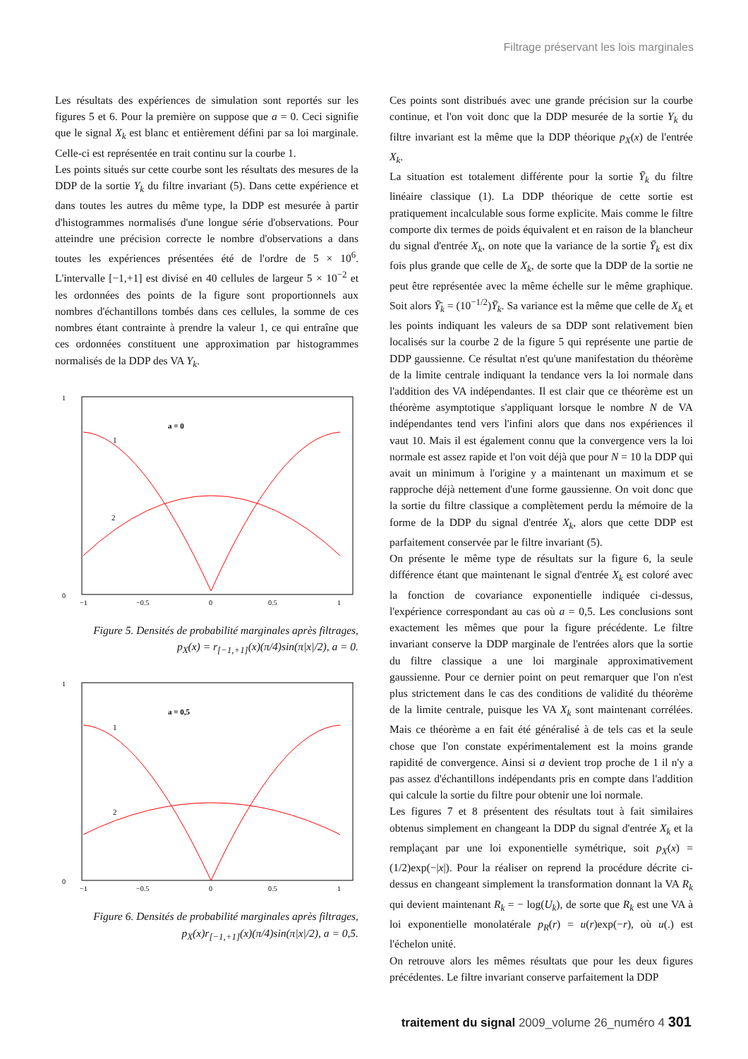Filtrage préservant les lois marginales
Les résultats des expériences de simulation sont reportés sur les figures 5 et 6. Pour la première on suppose que a = 0. Ceci signifie que le signal X<sub>k</sub> est blanc et entièrement défini par sa loi marginale. Celle-ci est représentée en trait continu sur la courbe 1.
Les points situés sur cette courbe sont les résultats des mesures de la DDP de la sortie Y<sub>k</sub> du filtre invariant (5). Dans cette expérience et dans toutes les autres du même type, la DDP est mesurée à partir d'histogrammes normalisés d'une longue série d'observations. Pour atteindre une précision correcte le nombre d'observations a dans toutes les expériences présentées été de l'ordre de 5 × 10<sup>6</sup>. L'intervalle [−1,+1] est divisé en 40 cellules de largeur 5 × 10<sup>−2</sup> et les ordonnées des points de la figure sont proportionnels aux nombres d'échantillons tombés dans ces cellules, la somme de ces nombres étant contrainte à prendre la valeur 1, ce qui entraîne que ces ordonnées constituent une approximation par histogrammes normalisés de la DDP des VA Y<sub>k</sub>.
a = 0
1
2
1
0
−1
−0.5
0
0.5
1
Figure 5. Densités de probabilité marginales après filtrages,
p<sub>X</sub>(x) = r<sub>[−1,+1]</sub>(x)(π/4)sin(π|x|/2), a = 0.
a = 0,5
1
2
1
0
−1
−0.5
0
0.5
1
Figure 6. Densités de probabilité marginales après filtrages,
p<sub>X</sub>(x)r<sub>[−1,+1]</sub>(x)(π/4)sin(π|x|/2), a = 0,5.
Ces points sont distribués avec une grande précision sur la courbe continue, et l'on voit donc que la DDP mesurée de la sortie Y<sub>k</sub> du filtre invariant est la même que la DDP théorique p<sub>X</sub>(x) de l'entrée X<sub>k</sub>.
La situation est totalement différente pour la sortie Ȳ<sub>k</sub> du filtre linéaire classique (1). La DDP théorique de cette sortie est pratiquement incalculable sous forme explicite. Mais comme le filtre comporte dix termes de poids équivalent et en raison de la blancheur du signal d'entrée X<sub>k</sub>, on note que la variance de la sortie Ȳ<sub>k</sub> est dix fois plus grande que celle de X<sub>k</sub>, de sorte que la DDP de la sortie ne peut être représentée avec la même échelle sur le même graphique. Soit alors Ȳ̄<sub>k</sub> = (10<sup>−1/2</sup>)Ȳ<sub>k</sub>. Sa variance est la même que celle de X<sub>k</sub> et les points indiquant les valeurs de sa DDP sont relativement bien localisés sur la courbe 2 de la figure 5 qui représente une partie de DDP gaussienne. Ce résultat n'est qu'une manifestation du théorème de la limite centrale indiquant la tendance vers la loi normale dans l'addition des VA indépendantes. Il est clair que ce théorème est un théorème asymptotique s'appliquant lorsque le nombre N de VA indépendantes tend vers l'infini alors que dans nos expériences il vaut 10. Mais il est également connu que la convergence vers la loi normale est assez rapide et l'on voit déjà que pour N = 10 la DDP qui avait un minimum à l'origine y a maintenant un maximum et se rapproche déjà nettement d'une forme gaussienne. On voit donc que la sortie du filtre classique a complètement perdu la mémoire de la forme de la DDP du signal d'entrée X<sub>k</sub>, alors que cette DDP est parfaitement conservée par le filtre invariant (5).
On présente le même type de résultats sur la figure 6, la seule différence étant que maintenant le signal d'entrée X<sub>k</sub> est coloré avec la fonction de covariance exponentielle indiquée ci-dessus, l'expérience correspondant au cas où a = 0,5. Les conclusions sont exactement les mêmes que pour la figure précédente. Le filtre invariant conserve la DDP marginale de l'entrées alors que la sortie du filtre classique a une loi marginale approximativement gaussienne. Pour ce dernier point on peut remarquer que l'on n'est plus strictement dans le cas des conditions de validité du théorème de la limite centrale, puisque les VA X<sub>k</sub> sont maintenant corrélées. Mais ce théorème a en fait été généralisé à de tels cas et la seule chose que l'on constate expérimentalement est la moins grande rapidité de convergence. Ainsi si a devient trop proche de 1 il n'y a pas assez d'échantillons indépendants pris en compte dans l'addition qui calcule la sortie du filtre pour obtenir une loi normale.
Les figures 7 et 8 présentent des résultats tout à fait similaires obtenus simplement en changeant la DDP du signal d'entrée X<sub>k</sub> et la remplaçant par une loi exponentielle symétrique, soit p<sub>X</sub>(x) = (1/2)exp(−|x|). Pour la réaliser on reprend la procédure décrite ci-dessus en changeant simplement la transformation donnant la VA R<sub>k</sub> qui devient maintenant R<sub>k</sub> = − log(U<sub>k</sub>), de sorte que R<sub>k</sub> est une VA à loi exponentielle monolatérale p<sub>R</sub>(r) = u(r)exp(−r), où u(.) est l'échelon unité.
On retrouve alors les mêmes résultats que pour les deux figures précédentes. Le filtre invariant conserve parfaitement la DDP
traitement du signal 2009_volume 26_numéro 4 301